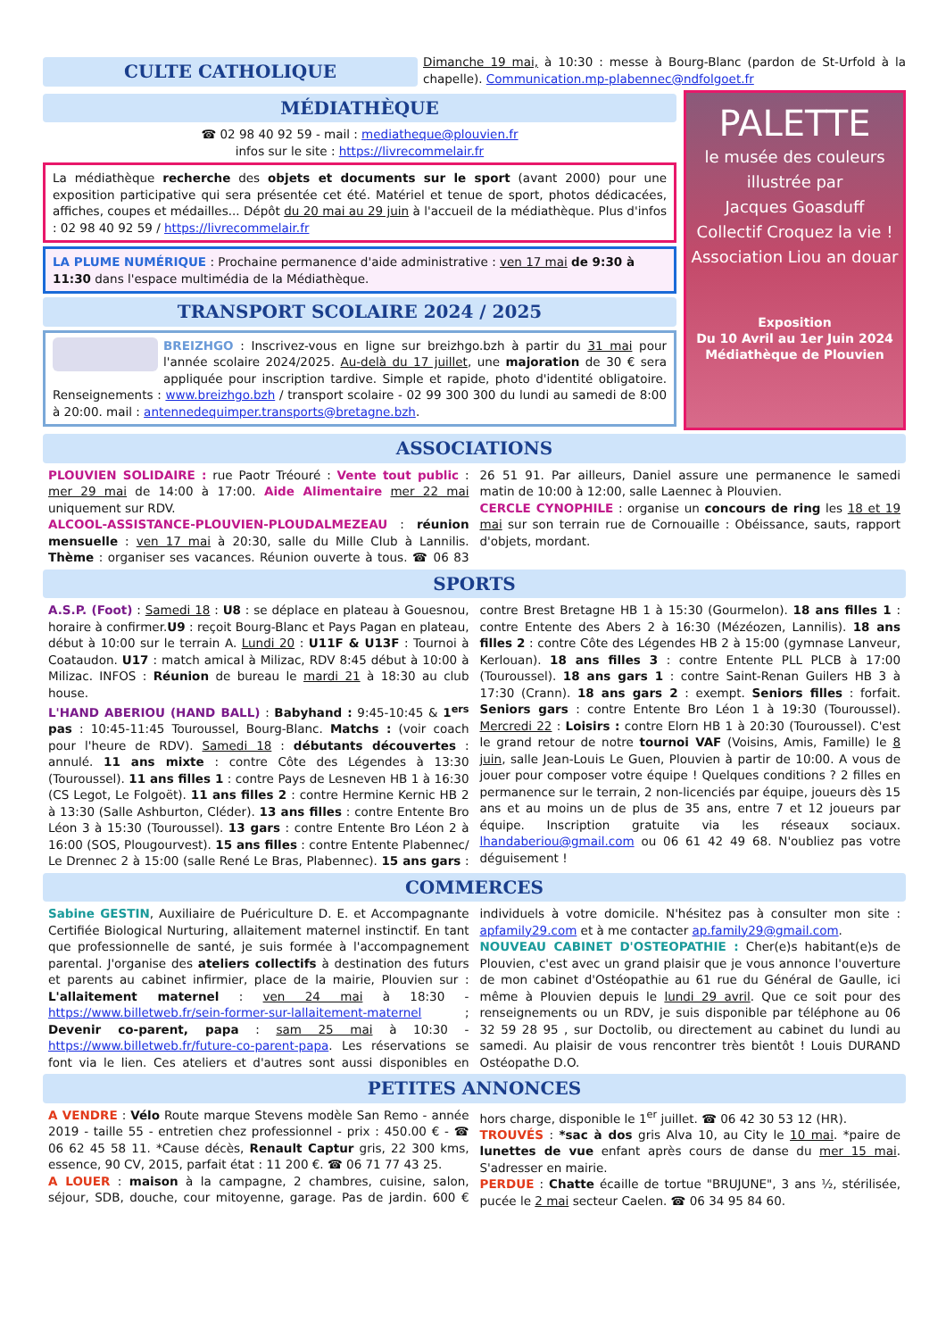CULTE CATHOLIQUE
Dimanche 19 mai, à 10:30 : messe à Bourg-Blanc (pardon de St-Urfold à la chapelle). Communication.mp-plabennec@ndfolgoet.fr
MÉDIATHÈQUE
☎ 02 98 40 92 59 - mail : mediatheque@plouvien.fr
infos sur le site : https://livrecommelair.fr
La médiathèque recherche des objets et documents sur le sport (avant 2000) pour une exposition participative qui sera présentée cet été. Matériel et tenue de sport, photos dédicacées, affiches, coupes et médailles... Dépôt du 20 mai au 29 juin à l'accueil de la médiathèque. Plus d'infos : 02 98 40 92 59 / https://livrecommelair.fr
LA PLUME NUMÉRIQUE : Prochaine permanence d'aide administrative : ven 17 mai de 9:30 à 11:30 dans l'espace multimédia de la Médiathèque.
TRANSPORT SCOLAIRE 2024 / 2025
BREIZHGO : Inscrivez-vous en ligne sur breizhgo.bzh à partir du 31 mai pour l'année scolaire 2024/2025. Au-delà du 17 juillet, une majoration de 30 € sera appliquée pour inscription tardive. Simple et rapide, photo d'identité obligatoire. Renseignements : www.breizhgo.bzh / transport scolaire - 02 99 300 300 du lundi au samedi de 8:00 à 20:00. mail : antennedequimper.transports@bretagne.bzh.
PALETTE
le musée des couleurs
illustrée par
Jacques Goasduff
Collectif Croquez la vie !
Association Liou an douar
Exposition
Du 10 Avril au 1er Juin 2024
Médiathèque de Plouvien
ASSOCIATIONS
PLOUVIEN SOLIDAIRE : rue Paotr Tréouré : Vente tout public : mer 29 mai de 14:00 à 17:00. Aide Alimentaire mer 22 mai uniquement sur RDV.
ALCOOL-ASSISTANCE-PLOUVIEN-PLOUDALMEZEAU : réunion mensuelle : ven 17 mai à 20:30, salle du Mille Club à Lannilis. Thème : organiser ses vacances. Réunion ouverte à tous. ☎ 06 83 26 51 91. Par ailleurs, Daniel assure une permanence le samedi matin de 10:00 à 12:00, salle Laennec à Plouvien.
CERCLE CYNOPHILE : organise un concours de ring les 18 et 19 mai sur son terrain rue de Cornouaille : Obéissance, sauts, rapport d'objets, mordant.
SPORTS
A.S.P. (Foot) : Samedi 18 : U8 : se déplace en plateau à Gouesnou, horaire à confirmer.U9 : reçoit Bourg-Blanc et Pays Pagan en plateau, début à 10:00 sur le terrain A. Lundi 20 : U11F & U13F : Tournoi à Coataudon. U17 : match amical à Milizac, RDV 8:45 début à 10:00 à Milizac. INFOS : Réunion de bureau le mardi 21 à 18:30 au club house.
L'HAND ABERIOU (HAND BALL) : Babyhand : 9:45-10:45 & 1<sup>ers</sup> pas : 10:45-11:45 Touroussel, Bourg-Blanc. Matchs : (voir coach pour l'heure de RDV). Samedi 18 : débutants découvertes : annulé. 11 ans mixte : contre Côte des Légendes à 13:30 (Touroussel). 11 ans filles 1 : contre Pays de Lesneven HB 1 à 16:30 (CS Legot, Le Folgoët). 11 ans filles 2 : contre Hermine Kernic HB 2 à 13:30 (Salle Ashburton, Cléder). 13 ans filles : contre Entente Bro Léon 3 à 15:30 (Touroussel). 13 gars : contre Entente Bro Léon 2 à 16:00 (SOS, Plougourvest). 15 ans filles : contre Entente Plabennec/ Le Drennec 2 à 15:00 (salle René Le Bras, Plabennec). 15 ans gars : contre Brest Bretagne HB 1 à 15:30 (Gourmelon). 18 ans filles 1 : contre Entente des Abers 2 à 16:30 (Mézéozen, Lannilis). 18 ans filles 2 : contre Côte des Légendes HB 2 à 15:00 (gymnase Lanveur, Kerlouan). 18 ans filles 3 : contre Entente PLL PLCB à 17:00 (Touroussel). 18 ans gars 1 : contre Saint-Renan Guilers HB 3 à 17:30 (Crann). 18 ans gars 2 : exempt. Seniors filles : forfait. Seniors gars : contre Entente Bro Léon 1 à 19:30 (Touroussel). Mercredi 22 : Loisirs : contre Elorn HB 1 à 20:30 (Touroussel). C'est le grand retour de notre tournoi VAF (Voisins, Amis, Famille) le 8 juin, salle Jean-Louis Le Guen, Plouvien à partir de 10:00. A vous de jouer pour composer votre équipe ! Quelques conditions ? 2 filles en permanence sur le terrain, 2 non-licenciés par équipe, joueurs dès 15 ans et au moins un de plus de 35 ans, entre 7 et 12 joueurs par équipe. Inscription gratuite via les réseaux sociaux. lhandaberiou@gmail.com ou 06 61 42 49 68. N'oubliez pas votre déguisement !
COMMERCES
Sabine GESTIN, Auxiliaire de Puériculture D. E. et Accompagnante Certifiée Biological Nurturing, allaitement maternel instinctif. En tant que professionnelle de santé, je suis formée à l'accompagnement parental. J'organise des ateliers collectifs à destination des futurs et parents au cabinet infirmier, place de la mairie, Plouvien sur : L'allaitement maternel : ven 24 mai à 18:30 - https://www.billetweb.fr/sein-former-sur-lallaitement-maternel ; Devenir co-parent, papa : sam 25 mai à 10:30 - https://www.billetweb.fr/future-co-parent-papa. Les réservations se font via le lien. Ces ateliers et d'autres sont aussi disponibles en individuels à votre domicile. N'hésitez pas à consulter mon site : apfamily29.com et à me contacter ap.family29@gmail.com.
NOUVEAU CABINET D'OSTEOPATHIE : Cher(e)s habitant(e)s de Plouvien, c'est avec un grand plaisir que je vous annonce l'ouverture de mon cabinet d'Ostéopathie au 61 rue du Général de Gaulle, ici même à Plouvien depuis le lundi 29 avril. Que ce soit pour des renseignements ou un RDV, je suis disponible par téléphone au 06 32 59 28 95 , sur Doctolib, ou directement au cabinet du lundi au samedi. Au plaisir de vous rencontrer très bientôt ! Louis DURAND Ostéopathe D.O.
PETITES ANNONCES
A VENDRE : Vélo Route marque Stevens modèle San Remo - année 2019 - taille 55 - entretien chez professionnel - prix : 450.00 € - ☎ 06 62 45 58 11. *Cause décès, Renault Captur gris, 22 300 kms, essence, 90 CV, 2015, parfait état : 11 200 €. ☎ 06 71 77 43 25.
A LOUER : maison à la campagne, 2 chambres, cuisine, salon, séjour, SDB, douche, cour mitoyenne, garage. Pas de jardin. 600 € hors charge, disponible le 1<sup>er</sup> juillet. ☎ 06 42 30 53 12 (HR).
TROUVÉS : *sac à dos gris Alva 10, au City le 10 mai. *paire de lunettes de vue enfant après cours de danse du mer 15 mai. S'adresser en mairie.
PERDUE : Chatte écaille de tortue "BRUJUNE", 3 ans ½, stérilisée, pucée le 2 mai secteur Caelen. ☎ 06 34 95 84 60.